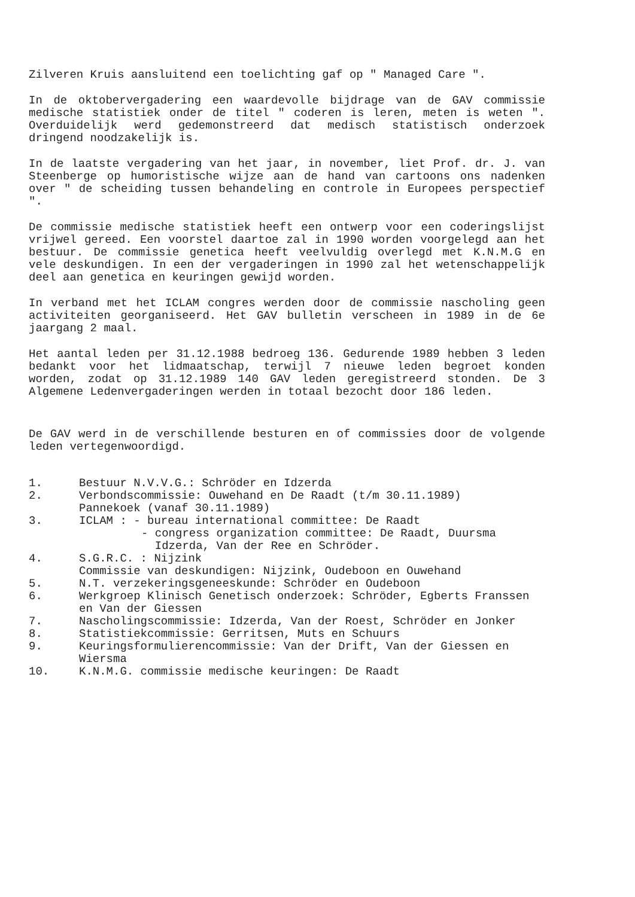Zilveren Kruis aansluitend een toelichting gaf op " Managed Care ".
In de oktobervergadering een waardevolle bijdrage van de GAV commissie medische statistiek onder de titel " coderen is leren, meten is weten ". Overduidelijk werd gedemonstreerd dat medisch statistisch onderzoek dringend noodzakelijk is.
In de laatste vergadering van het jaar, in november, liet Prof. dr. J. van Steenberge op humoristische wijze aan de hand van cartoons ons nadenken over " de scheiding tussen behandeling en controle in Europees perspectief ".
De commissie medische statistiek heeft een ontwerp voor een coderingslijst vrijwel gereed. Een voorstel daartoe zal in 1990 worden voorgelegd aan het bestuur. De commissie genetica heeft veelvuldig overlegd met K.N.M.G en vele deskundigen. In een der vergaderingen in 1990 zal het wetenschappelijk deel aan genetica en keuringen gewijd worden.
In verband met het ICLAM congres werden door de commissie nascholing geen activiteiten georganiseerd. Het GAV bulletin verscheen in 1989 in de 6e jaargang 2 maal.
Het aantal leden per 31.12.1988 bedroeg 136. Gedurende 1989 hebben 3 leden bedankt voor het lidmaatschap, terwijl 7 nieuwe leden begroet konden worden, zodat op 31.12.1989 140 GAV leden geregistreerd stonden. De 3 Algemene Ledenvergaderingen werden in totaal bezocht door 186 leden.
De GAV werd in de verschillende besturen en of commissies door de volgende leden vertegenwoordigd.
1. Bestuur N.V.V.G.: Schröder en Idzerda
2. Verbondscommissie: Ouwehand en De Raadt (t/m 30.11.1989)
Pannekoek (vanaf 30.11.1989)
3. ICLAM : - bureau international committee: De Raadt
- congress organization committee: De Raadt, Duursma
Idzerda, Van der Ree en Schröder.
4. S.G.R.C. : Nijzink
Commissie van deskundigen: Nijzink, Oudeboon en Ouwehand
5. N.T. verzekeringsgeneeskunde: Schröder en Oudeboon
6. Werkgroep Klinisch Genetisch onderzoek: Schröder, Egberts Franssen en Van der Giessen
7. Nascholingscommissie: Idzerda, Van der Roest, Schröder en Jonker
8. Statistiekcommissie: Gerritsen, Muts en Schuurs
9. Keuringsformulierencommissie: Van der Drift, Van der Giessen en Wiersma
10. K.N.M.G. commissie medische keuringen: De Raadt